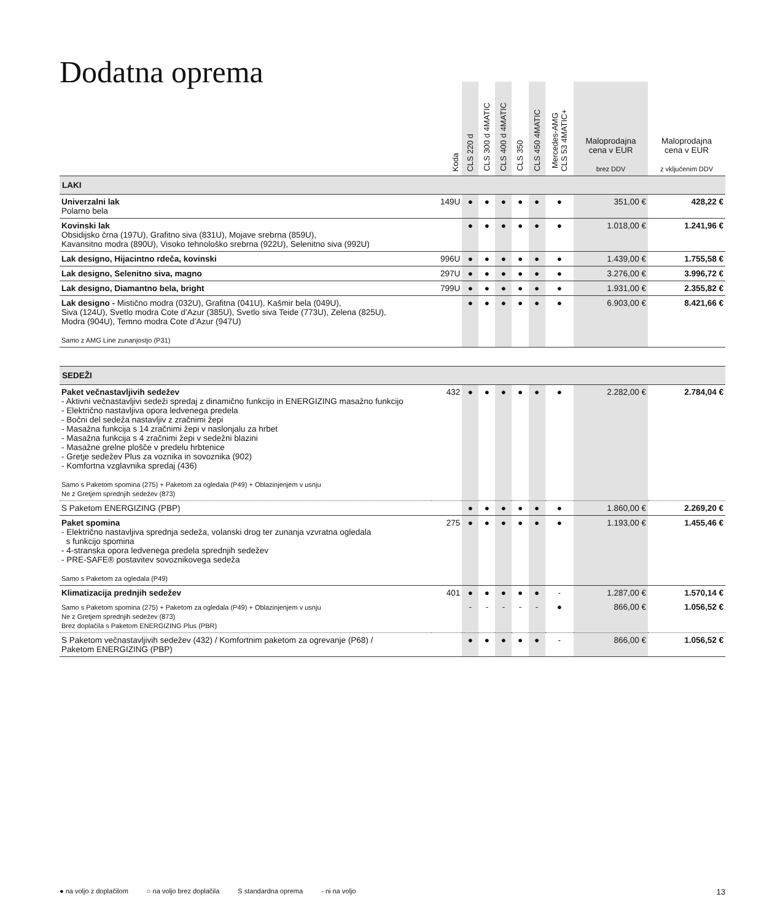Dodatna oprema
| | Koda | CLS 220 d | CLS 300 d 4MATIC | CLS 400 d 4MATIC | CLS 350 | CLS 450 4MATIC | Mercedes-AMG CLS 53 4MATIC+ | Maloprodajna cena v EUR brez DDV | Maloprodajna cena v EUR z vključenim DDV |
| --- | --- | --- | --- | --- | --- | --- | --- | --- | --- |
| LAKI | | | | | | | | | |
| Univerzalni lak Polarno bela | 149U | ● | ● | ● | ● | ● | ● | 351,00 € | 428,22 € |
| Kovinski lak Obsidijsko črna (197U), Grafitno siva (831U), Mojave srebrna (859U), Kavansitno modra (890U), Visoko tehnološko srebrna (922U), Selenitno siva (992U) | | ● | ● | ● | ● | ● | ● | 1.018,00 € | 1.241,96 € |
| Lak designo, Hijacintno rdeča, kovinski | 996U | ● | ● | ● | ● | ● | ● | 1.439,00 € | 1.755,58 € |
| Lak designo, Selenitno siva, magno | 297U | ● | ● | ● | ● | ● | ● | 3.276,00 € | 3.996,72 € |
| Lak designo, Diamantno bela, bright | 799U | ● | ● | ● | ● | ● | ● | 1.931,00 € | 2.355,82 € |
| Lak designo - Mistično modra (032U), Grafitna (041U), Kašmir bela (049U), Siva (124U), Svetlo modra Cote d’Azur (385U), Svetlo siva Teide (773U), Zelena (825U), Modra (904U), Temno modra Cote d’Azur (947U) Samo z AMG Line zunanjostjo (P31) | | ● | ● | ● | ● | ● | ● | 6.903,00 € | 8.421,66 € |
| SEDEŽI | | | | | | | | | |
| Paket večnastavljivih sedežev - Aktivni večnastavljivi sedeži spredaj z dinamično funkcijo in ENERGIZING masažno funkcijo - Električno nastavljiva opora ledvenega predela - Bočni del sedeža nastavljiv z zračnimi žepi - Masažna funkcija s 14 zračnimi žepi v naslonjalu za hrbet - Masažna funkcija s 4 zračnimi žepi v sedežni blazini - Masažne grelne plošče v predelu hrbtenice - Gretje sedežev Plus za voznika in sovoznika (902) - Komfortna vzglavnika spredaj (436) Samo s Paketom spomina (275) + Paketom za ogledala (P49) + Oblazinjenjem v usnju Ne z Gretjem sprednjih sedežev (873) | 432 | ● | ● | ● | ● | ● | ● | 2.282,00 € | 2.784,04 € |
| S Paketom ENERGIZING (PBP) | | ● | ● | ● | ● | ● | ● | 1.860,00 € | 2.269,20 € |
| Paket spomina - Električno nastavljiva sprednja sedeža, volanski drog ter zunanja vzvratna ogledala s funkcijo spomina - 4-stranska opora ledvenega predela sprednjih sedežev - PRE-SAFE® postavitev sovoznikovega sedeža Samo s Paketom za ogledala (P49) | 275 | ● | ● | ● | ● | ● | ● | 1.193,00 € | 1.455,46 € |
| Klimatizacija prednjih sedežev | 401 | ● | ● | ● | ● | ● | - | 1.287,00 € | 1.570,14 € |
| Samo s Paketom spomina (275) + Paketom za ogledala (P49) + Oblazinjenjem v usnju Ne z Gretjem sprednjih sedežev (873) Brez doplačila s Paketom ENERGIZING Plus (PBR) | | - | - | - | - | - | ● | 866,00 € | 1.056,52 € |
| S Paketom večnastavljivih sedežev (432) / Komfortnim paketom za ogrevanje (P68) / Paketom ENERGIZING (PBP) | | ● | ● | ● | ● | ● | - | 866,00 € | 1.056,52 € |
● na voljo z doplačilom ○ na voljo brez doplačila S standardna oprema - ni na voljo 13